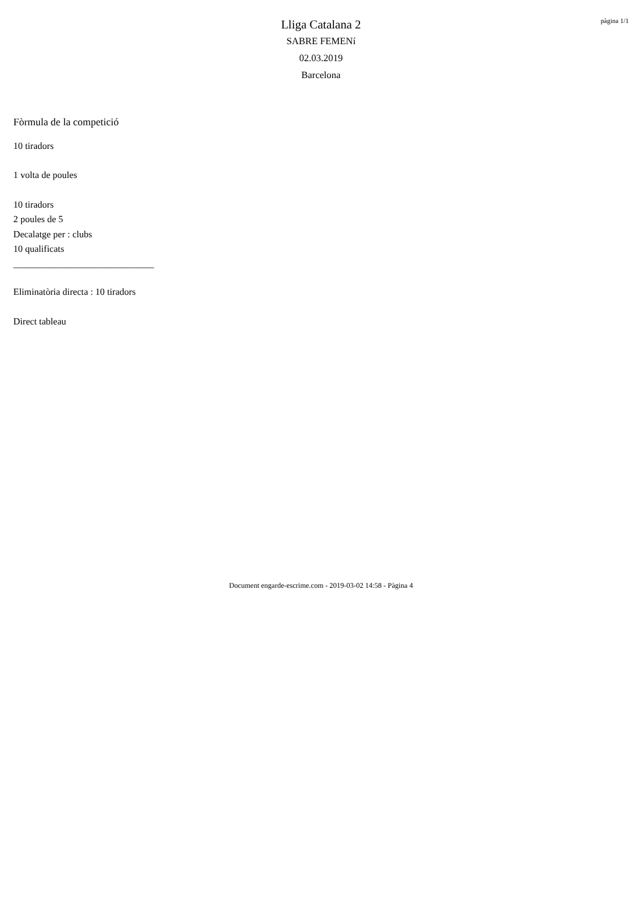pàgina 1/1
Lliga Catalana 2
SABRE FEMENí
02.03.2019
Barcelona
Fòrmula de la competició
10 tiradors
1 volta de poules
10 tiradors
2 poules de 5
Decalatge per : clubs
10 qualificats
______________________________
Eliminatòria directa : 10 tiradors
Direct tableau
Document engarde-escrime.com - 2019-03-02 14:58 - Pàgina 4